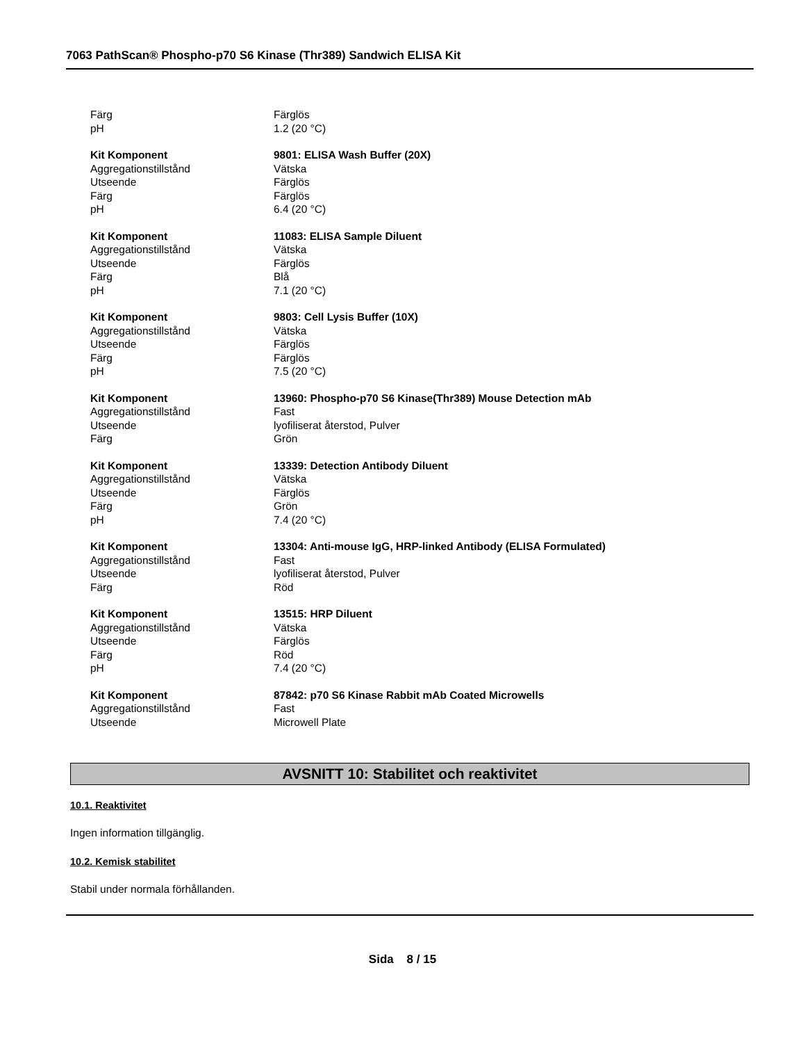7063 PathScan® Phospho-p70 S6 Kinase (Thr389) Sandwich ELISA Kit
| Färg | Färglös |
| pH | 1.2 (20 °C) |
| Kit Komponent | 9801: ELISA Wash Buffer (20X) |
| Aggregationstillstånd | Vätska |
| Utseende | Färglös |
| Färg | Färglös |
| pH | 6.4 (20 °C) |
| Kit Komponent | 11083: ELISA Sample Diluent |
| Aggregationstillstånd | Vätska |
| Utseende | Färglös |
| Färg | Blå |
| pH | 7.1 (20 °C) |
| Kit Komponent | 9803: Cell Lysis Buffer (10X) |
| Aggregationstillstånd | Vätska |
| Utseende | Färglös |
| Färg | Färglös |
| pH | 7.5 (20 °C) |
| Kit Komponent | 13960: Phospho-p70 S6 Kinase(Thr389) Mouse Detection mAb |
| Aggregationstillstånd | Fast |
| Utseende | lyofiliserat återstod, Pulver |
| Färg | Grön |
| Kit Komponent | 13339: Detection Antibody Diluent |
| Aggregationstillstånd | Vätska |
| Utseende | Färglös |
| Färg | Grön |
| pH | 7.4 (20 °C) |
| Kit Komponent | 13304: Anti-mouse IgG, HRP-linked Antibody (ELISA Formulated) |
| Aggregationstillstånd | Fast |
| Utseende | lyofiliserat återstod, Pulver |
| Färg | Röd |
| Kit Komponent | 13515: HRP Diluent |
| Aggregationstillstånd | Vätska |
| Utseende | Färglös |
| Färg | Röd |
| pH | 7.4 (20 °C) |
| Kit Komponent | 87842: p70 S6 Kinase Rabbit mAb Coated Microwells |
| Aggregationstillstånd | Fast |
| Utseende | Microwell Plate |
AVSNITT 10: Stabilitet och reaktivitet
10.1. Reaktivitet
Ingen information tillgänglig.
10.2. Kemisk stabilitet
Stabil under normala förhållanden.
Sida 8 / 15